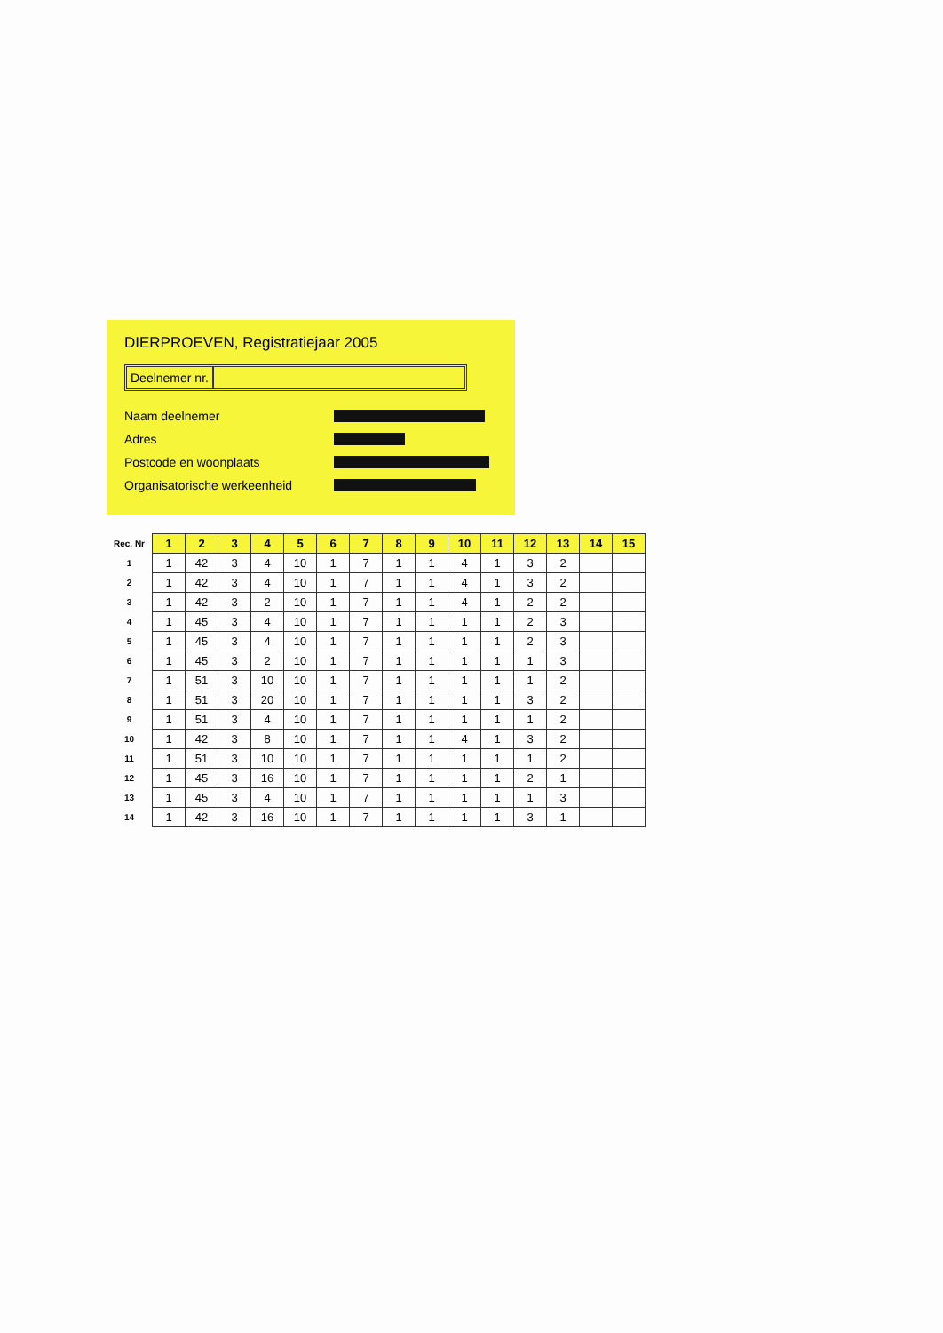DIERPROEVEN, Registratiejaar 2005
Deelnemer nr.
Naam deelnemer
Adres
Postcode en woonplaats
Organisatorische werkeenheid
| Rec. Nr | 1 | 2 | 3 | 4 | 5 | 6 | 7 | 8 | 9 | 10 | 11 | 12 | 13 | 14 | 15 |
| --- | --- | --- | --- | --- | --- | --- | --- | --- | --- | --- | --- | --- | --- | --- | --- |
| 1 | 1 | 42 | 3 | 4 | 10 | 1 | 7 | 1 | 1 | 4 | 1 | 3 | 2 | | |
| 2 | 1 | 42 | 3 | 4 | 10 | 1 | 7 | 1 | 1 | 4 | 1 | 3 | 2 | | |
| 3 | 1 | 42 | 3 | 2 | 10 | 1 | 7 | 1 | 1 | 4 | 1 | 2 | 2 | | |
| 4 | 1 | 45 | 3 | 4 | 10 | 1 | 7 | 1 | 1 | 1 | 1 | 2 | 3 | | |
| 5 | 1 | 45 | 3 | 4 | 10 | 1 | 7 | 1 | 1 | 1 | 1 | 2 | 3 | | |
| 6 | 1 | 45 | 3 | 2 | 10 | 1 | 7 | 1 | 1 | 1 | 1 | 1 | 3 | | |
| 7 | 1 | 51 | 3 | 10 | 10 | 1 | 7 | 1 | 1 | 1 | 1 | 1 | 2 | | |
| 8 | 1 | 51 | 3 | 20 | 10 | 1 | 7 | 1 | 1 | 1 | 1 | 3 | 2 | | |
| 9 | 1 | 51 | 3 | 4 | 10 | 1 | 7 | 1 | 1 | 1 | 1 | 1 | 2 | | |
| 10 | 1 | 42 | 3 | 8 | 10 | 1 | 7 | 1 | 1 | 4 | 1 | 3 | 2 | | |
| 11 | 1 | 51 | 3 | 10 | 10 | 1 | 7 | 1 | 1 | 1 | 1 | 1 | 2 | | |
| 12 | 1 | 45 | 3 | 16 | 10 | 1 | 7 | 1 | 1 | 1 | 1 | 2 | 1 | | |
| 13 | 1 | 45 | 3 | 4 | 10 | 1 | 7 | 1 | 1 | 1 | 1 | 1 | 3 | | |
| 14 | 1 | 42 | 3 | 16 | 10 | 1 | 7 | 1 | 1 | 1 | 1 | 3 | 1 | | |